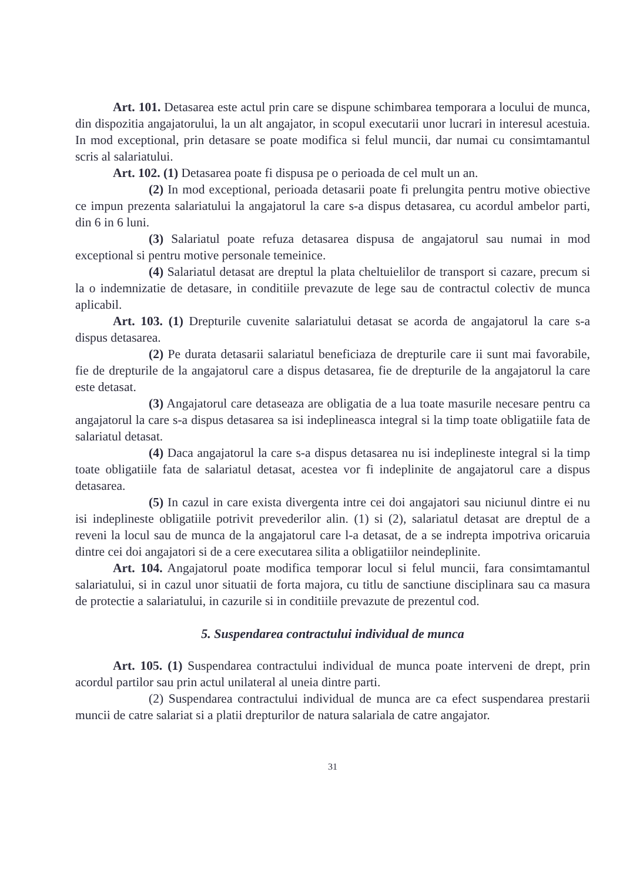Art. 101. Detasarea este actul prin care se dispune schimbarea temporara a locului de munca, din dispozitia angajatorului, la un alt angajator, in scopul executarii unor lucrari in interesul acestuia. In mod exceptional, prin detasare se poate modifica si felul muncii, dar numai cu consimtamantul scris al salariatului.
Art. 102. (1) Detasarea poate fi dispusa pe o perioada de cel mult un an.
(2) In mod exceptional, perioada detasarii poate fi prelungita pentru motive obiective ce impun prezenta salariatului la angajatorul la care s-a dispus detasarea, cu acordul ambelor parti, din 6 in 6 luni.
(3) Salariatul poate refuza detasarea dispusa de angajatorul sau numai in mod exceptional si pentru motive personale temeinice.
(4) Salariatul detasat are dreptul la plata cheltuielilor de transport si cazare, precum si la o indemnizatie de detasare, in conditiile prevazute de lege sau de contractul colectiv de munca aplicabil.
Art. 103. (1) Drepturile cuvenite salariatului detasat se acorda de angajatorul la care s-a dispus detasarea.
(2) Pe durata detasarii salariatul beneficiaza de drepturile care ii sunt mai favorabile, fie de drepturile de la angajatorul care a dispus detasarea, fie de drepturile de la angajatorul la care este detasat.
(3) Angajatorul care detaseaza are obligatia de a lua toate masurile necesare pentru ca angajatorul la care s-a dispus detasarea sa isi indeplineasca integral si la timp toate obligatiile fata de salariatul detasat.
(4) Daca angajatorul la care s-a dispus detasarea nu isi indeplineste integral si la timp toate obligatiile fata de salariatul detasat, acestea vor fi indeplinite de angajatorul care a dispus detasarea.
(5) In cazul in care exista divergenta intre cei doi angajatori sau niciunul dintre ei nu isi indeplineste obligatiile potrivit prevederilor alin. (1) si (2), salariatul detasat are dreptul de a reveni la locul sau de munca de la angajatorul care l-a detasat, de a se indrepta impotriva oricaruia dintre cei doi angajatori si de a cere executarea silita a obligatiilor neindeplinite.
Art. 104. Angajatorul poate modifica temporar locul si felul muncii, fara consimtamantul salariatului, si in cazul unor situatii de forta majora, cu titlu de sanctiune disciplinara sau ca masura de protectie a salariatului, in cazurile si in conditiile prevazute de prezentul cod.
5. Suspendarea contractului individual de munca
Art. 105. (1) Suspendarea contractului individual de munca poate interveni de drept, prin acordul partilor sau prin actul unilateral al uneia dintre parti.
(2) Suspendarea contractului individual de munca are ca efect suspendarea prestarii muncii de catre salariat si a platii drepturilor de natura salariala de catre angajator.
31